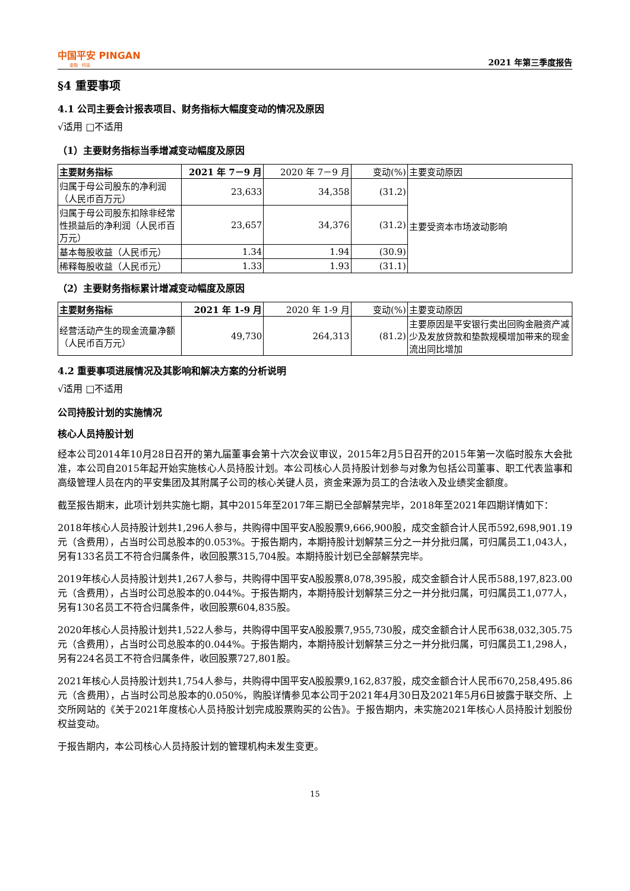中国平安 PINGAN
金融 · 科技
2021 年第三季度报告
§4 重要事项
4.1 公司主要会计报表项目、财务指标大幅度变动的情况及原因
√适用 □不适用
（1）主要财务指标当季增减变动幅度及原因
| 主要财务指标 | 2021 年 7－9 月 | 2020 年 7－9 月 | 变动(%) | 主要变动原因 |
| --- | --- | --- | --- | --- |
| 归属于母公司股东的净利润（人民币百万元） | 23,633 | 34,358 | (31.2) | 主要受资本市场波动影响 |
| 归属于母公司股东扣除非经常性损益后的净利润（人民币百万元） | 23,657 | 34,376 | (31.2) | |
| 基本每股收益（人民币元） | 1.34 | 1.94 | (30.9) | |
| 稀释每股收益（人民币元） | 1.33 | 1.93 | (31.1) | |
（2）主要财务指标累计增减变动幅度及原因
| 主要财务指标 | 2021 年 1-9 月 | 2020 年 1-9 月 | 变动(%) | 主要变动原因 |
| --- | --- | --- | --- | --- |
| 经营活动产生的现金流量净额（人民币百万元） | 49,730 | 264,313 | (81.2) | 主要原因是平安银行卖出回购金融资产减少及发放贷款和垫款规模增加带来的现金流出同比增加 |
4.2 重要事项进展情况及其影响和解决方案的分析说明
√适用 □不适用
公司持股计划的实施情况
核心人员持股计划
经本公司2014年10月28日召开的第九届董事会第十六次会议审议，2015年2月5日召开的2015年第一次临时股东大会批准，本公司自2015年起开始实施核心人员持股计划。本公司核心人员持股计划参与对象为包括公司董事、职工代表监事和高级管理人员在内的平安集团及其附属子公司的核心关键人员，资金来源为员工的合法收入及业绩奖金额度。
截至报告期末，此项计划共实施七期，其中2015年至2017年三期已全部解禁完毕，2018年至2021年四期详情如下：
2018年核心人员持股计划共1,296人参与，共购得中国平安A股股票9,666,900股，成交金额合计人民币592,698,901.19元（含费用），占当时公司总股本的0.053%。于报告期内，本期持股计划解禁三分之一并分批归属，可归属员工1,043人，另有133名员工不符合归属条件，收回股票315,704股。本期持股计划已全部解禁完毕。
2019年核心人员持股计划共1,267人参与，共购得中国平安A股股票8,078,395股，成交金额合计人民币588,197,823.00元（含费用），占当时公司总股本的0.044%。于报告期内，本期持股计划解禁三分之一并分批归属，可归属员工1,077人，另有130名员工不符合归属条件，收回股票604,835股。
2020年核心人员持股计划共1,522人参与，共购得中国平安A股股票7,955,730股，成交金额合计人民币638,032,305.75元（含费用），占当时公司总股本的0.044%。于报告期内，本期持股计划解禁三分之一并分批归属，可归属员工1,298人，另有224名员工不符合归属条件，收回股票727,801股。
2021年核心人员持股计划共1,754人参与，共购得中国平安A股股票9,162,837股，成交金额合计人民币670,258,495.86元（含费用），占当时公司总股本的0.050%，购股详情参见本公司于2021年4月30日及2021年5月6日披露于联交所、上交所网站的《关于2021年度核心人员持股计划完成股票购买的公告》。于报告期内，未实施2021年核心人员持股计划股份权益变动。
于报告期内，本公司核心人员持股计划的管理机构未发生变更。
15